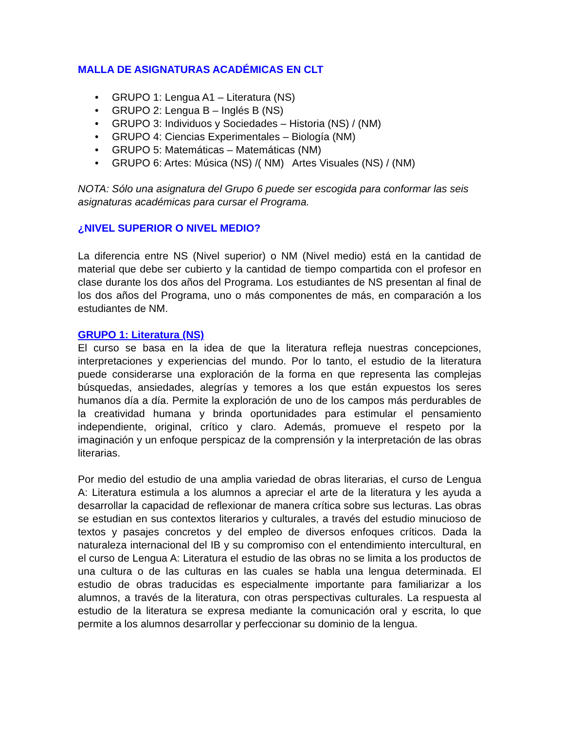MALLA DE ASIGNATURAS ACADÉMICAS EN CLT
• GRUPO 1: Lengua A1 – Literatura (NS)
• GRUPO 2: Lengua B – Inglés B (NS)
• GRUPO 3: Individuos y Sociedades – Historia (NS) / (NM)
• GRUPO 4: Ciencias Experimentales – Biología (NM)
• GRUPO 5: Matemáticas – Matemáticas (NM)
• GRUPO 6: Artes: Música (NS) /( NM) Artes Visuales (NS) / (NM)
NOTA: Sólo una asignatura del Grupo 6 puede ser escogida para conformar las seis asignaturas académicas para cursar el Programa.
¿NIVEL SUPERIOR O NIVEL MEDIO?
La diferencia entre NS (Nivel superior) o NM (Nivel medio) está en la cantidad de material que debe ser cubierto y la cantidad de tiempo compartida con el profesor en clase durante los dos años del Programa. Los estudiantes de NS presentan al final de los dos años del Programa, uno o más componentes de más, en comparación a los estudiantes de NM.
GRUPO 1: Literatura (NS)
El curso se basa en la idea de que la literatura refleja nuestras concepciones, interpretaciones y experiencias del mundo. Por lo tanto, el estudio de la literatura puede considerarse una exploración de la forma en que representa las complejas búsquedas, ansiedades, alegrías y temores a los que están expuestos los seres humanos día a día. Permite la exploración de uno de los campos más perdurables de la creatividad humana y brinda oportunidades para estimular el pensamiento independiente, original, crítico y claro. Además, promueve el respeto por la imaginación y un enfoque perspicaz de la comprensión y la interpretación de las obras literarias.
Por medio del estudio de una amplia variedad de obras literarias, el curso de Lengua A: Literatura estimula a los alumnos a apreciar el arte de la literatura y les ayuda a desarrollar la capacidad de reflexionar de manera crítica sobre sus lecturas. Las obras se estudian en sus contextos literarios y culturales, a través del estudio minucioso de textos y pasajes concretos y del empleo de diversos enfoques críticos. Dada la naturaleza internacional del IB y su compromiso con el entendimiento intercultural, en el curso de Lengua A: Literatura el estudio de las obras no se limita a los productos de una cultura o de las culturas en las cuales se habla una lengua determinada. El estudio de obras traducidas es especialmente importante para familiarizar a los alumnos, a través de la literatura, con otras perspectivas culturales. La respuesta al estudio de la literatura se expresa mediante la comunicación oral y escrita, lo que permite a los alumnos desarrollar y perfeccionar su dominio de la lengua.